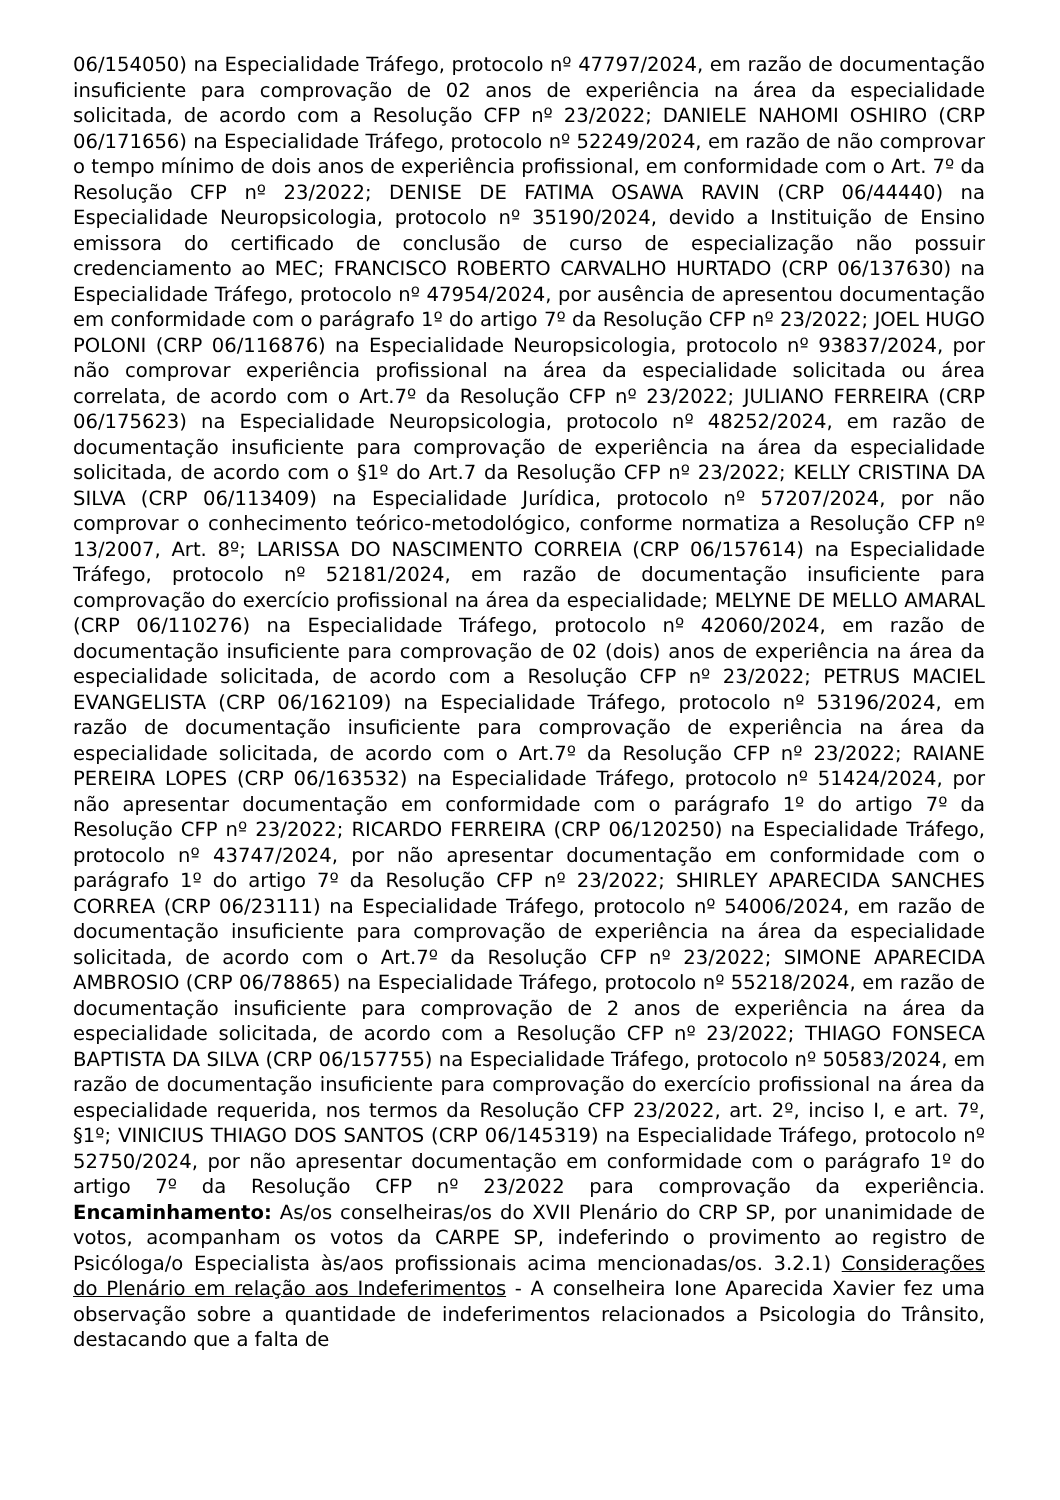06/154050) na Especialidade Tráfego, protocolo nº 47797/2024, em razão de documentação insuficiente para comprovação de 02 anos de experiência na área da especialidade solicitada, de acordo com a Resolução CFP nº 23/2022; DANIELE NAHOMI OSHIRO (CRP 06/171656) na Especialidade Tráfego, protocolo nº 52249/2024, em razão de não comprovar o tempo mínimo de dois anos de experiência profissional, em conformidade com o Art. 7º da Resolução CFP nº 23/2022; DENISE DE FATIMA OSAWA RAVIN (CRP 06/44440) na Especialidade Neuropsicologia, protocolo nº 35190/2024, devido a Instituição de Ensino emissora do certificado de conclusão de curso de especialização não possuir credenciamento ao MEC; FRANCISCO ROBERTO CARVALHO HURTADO (CRP 06/137630) na Especialidade Tráfego, protocolo nº 47954/2024, por ausência de apresentou documentação em conformidade com o parágrafo 1º do artigo 7º da Resolução CFP nº 23/2022; JOEL HUGO POLONI (CRP 06/116876) na Especialidade Neuropsicologia, protocolo nº 93837/2024, por não comprovar experiência profissional na área da especialidade solicitada ou área correlata, de acordo com o Art.7º da Resolução CFP nº 23/2022; JULIANO FERREIRA (CRP 06/175623) na Especialidade Neuropsicologia, protocolo nº 48252/2024, em razão de documentação insuficiente para comprovação de experiência na área da especialidade solicitada, de acordo com o §1º do Art.7 da Resolução CFP nº 23/2022; KELLY CRISTINA DA SILVA (CRP 06/113409) na Especialidade Jurídica, protocolo nº 57207/2024, por não comprovar o conhecimento teórico-metodológico, conforme normatiza a Resolução CFP nº 13/2007, Art. 8º; LARISSA DO NASCIMENTO CORREIA (CRP 06/157614) na Especialidade Tráfego, protocolo nº 52181/2024, em razão de documentação insuficiente para comprovação do exercício profissional na área da especialidade; MELYNE DE MELLO AMARAL (CRP 06/110276) na Especialidade Tráfego, protocolo nº 42060/2024, em razão de documentação insuficiente para comprovação de 02 (dois) anos de experiência na área da especialidade solicitada, de acordo com a Resolução CFP nº 23/2022; PETRUS MACIEL EVANGELISTA (CRP 06/162109) na Especialidade Tráfego, protocolo nº 53196/2024, em razão de documentação insuficiente para comprovação de experiência na área da especialidade solicitada, de acordo com o Art.7º da Resolução CFP nº 23/2022; RAIANE PEREIRA LOPES (CRP 06/163532) na Especialidade Tráfego, protocolo nº 51424/2024, por não apresentar documentação em conformidade com o parágrafo 1º do artigo 7º da Resolução CFP nº 23/2022; RICARDO FERREIRA (CRP 06/120250) na Especialidade Tráfego, protocolo nº 43747/2024, por não apresentar documentação em conformidade com o parágrafo 1º do artigo 7º da Resolução CFP nº 23/2022; SHIRLEY APARECIDA SANCHES CORREA (CRP 06/23111) na Especialidade Tráfego, protocolo nº 54006/2024, em razão de documentação insuficiente para comprovação de experiência na área da especialidade solicitada, de acordo com o Art.7º da Resolução CFP nº 23/2022; SIMONE APARECIDA AMBROSIO (CRP 06/78865) na Especialidade Tráfego, protocolo nº 55218/2024, em razão de documentação insuficiente para comprovação de 2 anos de experiência na área da especialidade solicitada, de acordo com a Resolução CFP nº 23/2022; THIAGO FONSECA BAPTISTA DA SILVA (CRP 06/157755) na Especialidade Tráfego, protocolo nº 50583/2024, em razão de documentação insuficiente para comprovação do exercício profissional na área da especialidade requerida, nos termos da Resolução CFP 23/2022, art. 2º, inciso I, e art. 7º, §1º; VINICIUS THIAGO DOS SANTOS (CRP 06/145319) na Especialidade Tráfego, protocolo nº 52750/2024, por não apresentar documentação em conformidade com o parágrafo 1º do artigo 7º da Resolução CFP nº 23/2022 para comprovação da experiência. Encaminhamento: As/os conselheiras/os do XVII Plenário do CRP SP, por unanimidade de votos, acompanham os votos da CARPE SP, indeferindo o provimento ao registro de Psicóloga/o Especialista às/aos profissionais acima mencionadas/os. 3.2.1) Considerações do Plenário em relação aos Indeferimentos - A conselheira Ione Aparecida Xavier fez uma observação sobre a quantidade de indeferimentos relacionados a Psicologia do Trânsito, destacando que a falta de